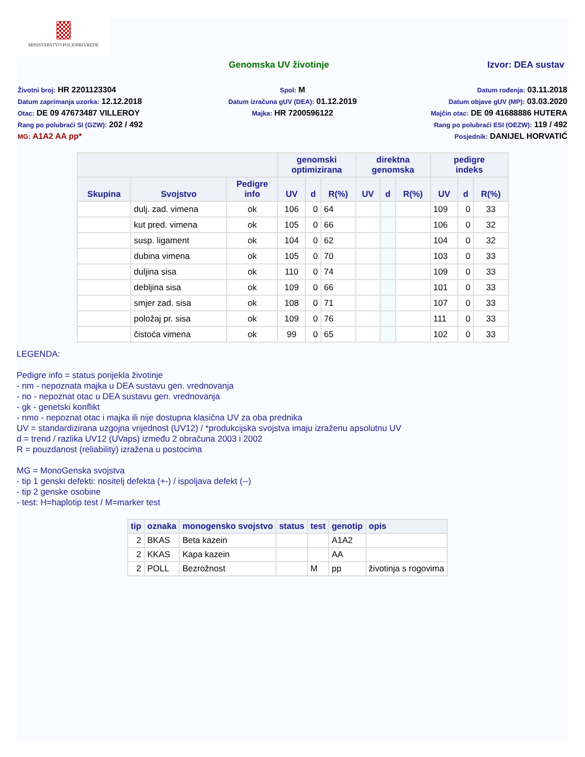MINISTARSTVO POLJOPRIVREDE
Genomska UV životinje Izvor: DEA sustav
Životni broj: HR 2201123304
Datum zaprimanja uzorka: 12.12.2018
Otac: DE 09 47673487 VILLEROY
Rang po polubraći SI (GZW): 202 / 492
MG: A1A2 AA pp*
Spol: M
Datum izračuna gUV (DEA): 01.12.2019
Majka: HR 7200596122
Datum rođenja: 03.11.2018
Datum objave gUV (MP): 03.03.2020
Majčin otac: DE 09 41688886 HUTERA
Rang po polubraći ESI (OEZW): 119 / 492
Posjednik: DANIJEL HORVATIĆ
| | | | genomski optimizirana | | | direktna genomska | | | pedigre indeks | | |
| --- | --- | --- | --- | --- | --- | --- | --- | --- | --- | --- | --- |
| Skupina | Svojstvo | Pedigre info | UV | d | R(%) | UV | d | R(%) | UV | d | R(%) |
| | dulj. zad. vimena | ok | 106 | 0 | 64 | | | | 109 | 0 | 33 |
| | kut pred. vimena | ok | 105 | 0 | 66 | | | | 106 | 0 | 32 |
| | susp. ligament | ok | 104 | 0 | 62 | | | | 104 | 0 | 32 |
| | dubina vimena | ok | 105 | 0 | 70 | | | | 103 | 0 | 33 |
| | duljina sisa | ok | 110 | 0 | 74 | | | | 109 | 0 | 33 |
| | debljina sisa | ok | 109 | 0 | 66 | | | | 101 | 0 | 33 |
| | smjer zad. sisa | ok | 108 | 0 | 71 | | | | 107 | 0 | 33 |
| | položaj pr. sisa | ok | 109 | 0 | 76 | | | | 111 | 0 | 33 |
| | čistoća vimena | ok | 99 | 0 | 65 | | | | 102 | 0 | 33 |
LEGENDA:
Pedigre info = status porijekla životinje
- nm - nepoznata majka u DEA sustavu gen. vrednovanja
- no - nepoznat otac u DEA sustavu gen. vrednovanja
- gk - genetski konflikt
- nmo - nepoznat otac i majka ili nije dostupna klasična UV za oba prednika
UV = standardizirana uzgojna vrijednost (UV12) / *produkcijska svojstva imaju izraženu apsolutnu UV
d = trend / razlika UV12 (UVaps) između 2 obračuna 2003 i 2002
R = pouzdanost (reliability) izražena u postocima
MG = MonoGenska svojstva
- tip 1 genski defekti: nositelj defekta (+-) / ispoljava defekt (--)
- tip 2 genske osobine
- test: H=haplotip test / M=marker test
| tip | oznaka | monogensko svojstvo | status | test | genotip | opis |
| --- | --- | --- | --- | --- | --- | --- |
| 2 | BKAS | Beta kazein | | | A1A2 | |
| 2 | KKAS | Kapa kazein | | | AA | |
| 2 | POLL | Bezrožnost | | M | pp | životinja s rogovima |